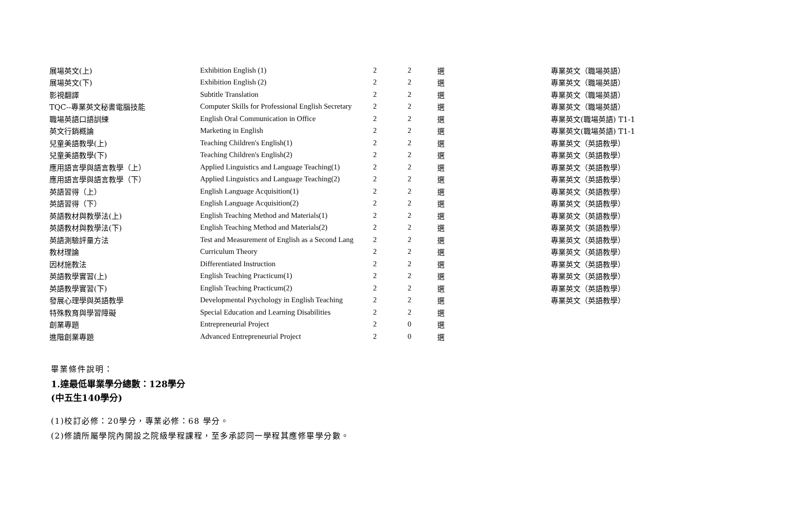| 展場英文(上) | Exhibition English (1) | 2 | 2 | 選 | 專業英文（職場英語） |
| 展場英文(下) | Exhibition English (2) | 2 | 2 | 選 | 專業英文（職場英語） |
| 影視翻譯 | Subtitle Translation | 2 | 2 | 選 | 專業英文（職場英語） |
| TQC--專業英文秘書電腦技能 | Computer Skills for Professional English Secretary | 2 | 2 | 選 | 專業英文（職場英語） |
| 職場英語口語訓練 | English Oral Communication in Office | 2 | 2 | 選 | 專業英文(職場英語) T1-1 |
| 英文行銷概論 | Marketing in English | 2 | 2 | 選 | 專業英文(職場英語) T1-1 |
| 兒童美語教學(上) | Teaching Children's English(1) | 2 | 2 | 選 | 專業英文（英語教學） |
| 兒童美語教學(下) | Teaching Children's English(2) | 2 | 2 | 選 | 專業英文（英語教學） |
| 應用語言學與語言教學（上） | Applied Linguistics and Language Teaching(1) | 2 | 2 | 選 | 專業英文（英語教學） |
| 應用語言學與語言教學（下） | Applied Linguistics and Language Teaching(2) | 2 | 2 | 選 | 專業英文（英語教學） |
| 英語習得（上） | English Language Acquisition(1) | 2 | 2 | 選 | 專業英文（英語教學） |
| 英語習得（下） | English Language Acquisition(2) | 2 | 2 | 選 | 專業英文（英語教學） |
| 英語教材與教學法(上) | English Teaching Method and Materials(1) | 2 | 2 | 選 | 專業英文（英語教學） |
| 英語教材與教學法(下) | English Teaching Method and Materials(2) | 2 | 2 | 選 | 專業英文（英語教學） |
| 英語測驗評量方法 | Test and Measurement of English as a Second Lang | 2 | 2 | 選 | 專業英文（英語教學） |
| 教材理論 | Curriculum Theory | 2 | 2 | 選 | 專業英文（英語教學） |
| 因材施教法 | Differentiated Instruction | 2 | 2 | 選 | 專業英文（英語教學） |
| 英語教學實習(上) | English Teaching Practicum(1) | 2 | 2 | 選 | 專業英文（英語教學） |
| 英語教學實習(下) | English Teaching Practicum(2) | 2 | 2 | 選 | 專業英文（英語教學） |
| 發展心理學與英語教學 | Developmental Psychology in English Teaching | 2 | 2 | 選 | 專業英文（英語教學） |
| 特殊教育與學習障礙 | Special Education and Learning Disabilities | 2 | 2 | 選 | |
| 創業專題 | Entrepreneurial Project | 2 | 0 | 選 | |
| 進階創業專題 | Advanced Entrepreneurial Project | 2 | 0 | 選 | |
畢業條件說明：
1.達最低畢業學分總數：128學分
(中五生140學分)
(1)校訂必修：20學分，專業必修：68 學分。
(2)修讀所屬學院內開設之院級學程課程，至多承認同一學程其應修畢學分數。